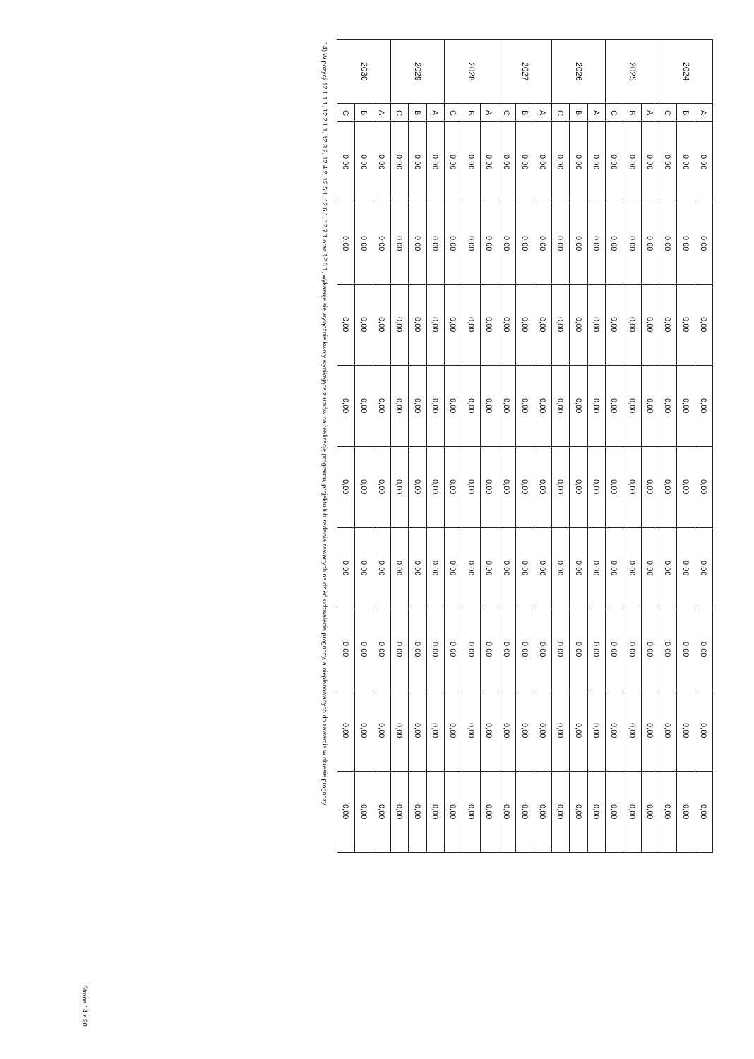| 2024 | A | 0,00 | 0,00 | 0,00 | 0,00 | 0,00 | 0,00 | 0,00 | 0,00 | 0,00 |
| | B | 0,00 | 0,00 | 0,00 | 0,00 | 0,00 | 0,00 | 0,00 | 0,00 | 0,00 |
| | C | 0,00 | 0,00 | 0,00 | 0,00 | 0,00 | 0,00 | 0,00 | 0,00 | 0,00 |
| 2025 | A | 0,00 | 0,00 | 0,00 | 0,00 | 0,00 | 0,00 | 0,00 | 0,00 | 0,00 |
| | B | 0,00 | 0,00 | 0,00 | 0,00 | 0,00 | 0,00 | 0,00 | 0,00 | 0,00 |
| | C | 0,00 | 0,00 | 0,00 | 0,00 | 0,00 | 0,00 | 0,00 | 0,00 | 0,00 |
| 2026 | A | 0,00 | 0,00 | 0,00 | 0,00 | 0,00 | 0,00 | 0,00 | 0,00 | 0,00 |
| | B | 0,00 | 0,00 | 0,00 | 0,00 | 0,00 | 0,00 | 0,00 | 0,00 | 0,00 |
| | C | 0,00 | 0,00 | 0,00 | 0,00 | 0,00 | 0,00 | 0,00 | 0,00 | 0,00 |
| 2027 | A | 0,00 | 0,00 | 0,00 | 0,00 | 0,00 | 0,00 | 0,00 | 0,00 | 0,00 |
| | B | 0,00 | 0,00 | 0,00 | 0,00 | 0,00 | 0,00 | 0,00 | 0,00 | 0,00 |
| | C | 0,00 | 0,00 | 0,00 | 0,00 | 0,00 | 0,00 | 0,00 | 0,00 | 0,00 |
| 2028 | A | 0,00 | 0,00 | 0,00 | 0,00 | 0,00 | 0,00 | 0,00 | 0,00 | 0,00 |
| | B | 0,00 | 0,00 | 0,00 | 0,00 | 0,00 | 0,00 | 0,00 | 0,00 | 0,00 |
| | C | 0,00 | 0,00 | 0,00 | 0,00 | 0,00 | 0,00 | 0,00 | 0,00 | 0,00 |
| 2029 | A | 0,00 | 0,00 | 0,00 | 0,00 | 0,00 | 0,00 | 0,00 | 0,00 | 0,00 |
| | B | 0,00 | 0,00 | 0,00 | 0,00 | 0,00 | 0,00 | 0,00 | 0,00 | 0,00 |
| | C | 0,00 | 0,00 | 0,00 | 0,00 | 0,00 | 0,00 | 0,00 | 0,00 | 0,00 |
| 2030 | A | 0,00 | 0,00 | 0,00 | 0,00 | 0,00 | 0,00 | 0,00 | 0,00 | 0,00 |
| | B | 0,00 | 0,00 | 0,00 | 0,00 | 0,00 | 0,00 | 0,00 | 0,00 | 0,00 |
| | C | 0,00 | 0,00 | 0,00 | 0,00 | 0,00 | 0,00 | 0,00 | 0,00 | 0,00 |
14) W pozycji 12.1.1.1, 12.2.1.1, 12.3.2, 12.4.2, 12.5.1, 12.6.1, 12.7.1 oraz 12.8.1, wykazuje się wyłącznie kwoty wynikające z umów na realizację programu, projektu lub zadania zawartych na dzień uchwalenia prognozy, a nieplanowanych do zawarcia w okresie prognozy.
Strona 14 z 20